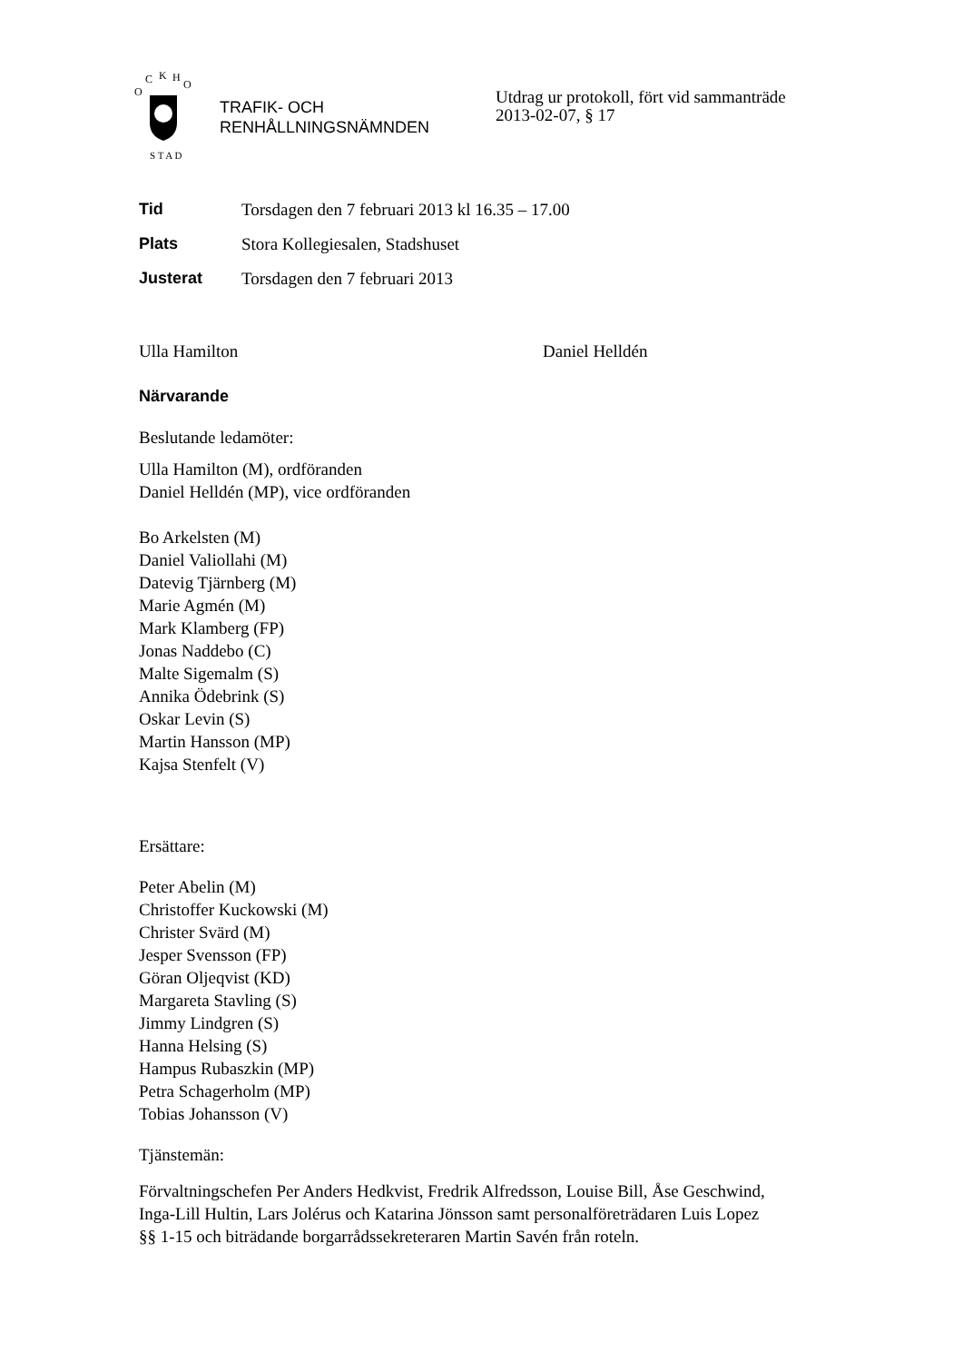O
C
K
H
O
S T A D
TRAFIK- OCH
RENHÅLLNINGSNÄMNDEN
Utdrag ur protokoll, fört vid sammanträde
2013-02-07, § 17
Tid Torsdagen den 7 februari 2013 kl 16.35 – 17.00
Plats Stora Kollegiesalen, Stadshuset
Justerat Torsdagen den 7 februari 2013
Ulla Hamilton Daniel Helldén
Närvarande
Beslutande ledamöter:
Ulla Hamilton (M), ordföranden
Daniel Helldén (MP), vice ordföranden
Bo Arkelsten (M)
Daniel Valiollahi (M)
Datevig Tjärnberg (M)
Marie Agmén (M)
Mark Klamberg (FP)
Jonas Naddebo (C)
Malte Sigemalm (S)
Annika Ödebrink (S)
Oskar Levin (S)
Martin Hansson (MP)
Kajsa Stenfelt (V)
Ersättare:
Peter Abelin (M)
Christoffer Kuckowski (M)
Christer Svärd (M)
Jesper Svensson (FP)
Göran Oljeqvist (KD)
Margareta Stavling (S)
Jimmy Lindgren (S)
Hanna Helsing (S)
Hampus Rubaszkin (MP)
Petra Schagerholm (MP)
Tobias Johansson (V)
Tjänstemän:
Förvaltningschefen Per Anders Hedkvist, Fredrik Alfredsson, Louise Bill, Åse Geschwind, Inga-Lill Hultin, Lars Jolérus och Katarina Jönsson samt personalföreträdaren Luis Lopez §§ 1-15 och biträdande borgarrådssekreteraren Martin Savén från roteln.